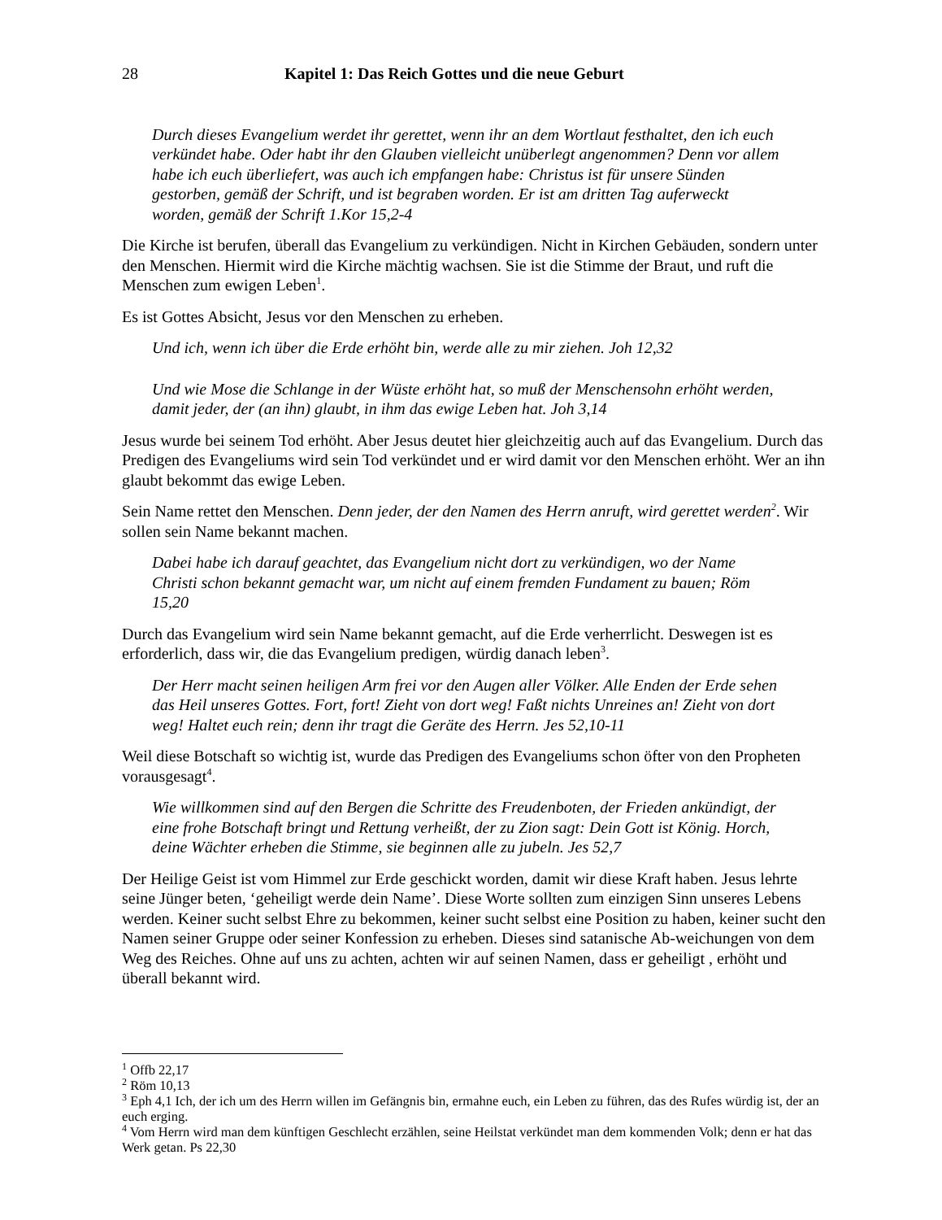28 Kapitel 1: Das Reich Gottes und die neue Geburt
Durch dieses Evangelium werdet ihr gerettet, wenn ihr an dem Wortlaut festhaltet, den ich euch verkündet habe. Oder habt ihr den Glauben vielleicht unüberlegt angenommen? Denn vor allem habe ich euch überliefert, was auch ich empfangen habe: Christus ist für unsere Sünden gestorben, gemäß der Schrift, und ist begraben worden. Er ist am dritten Tag auferweckt worden, gemäß der Schrift 1.Kor 15,2-4
Die Kirche ist berufen, überall das Evangelium zu verkündigen. Nicht in Kirchen Gebäuden, sondern unter den Menschen. Hiermit wird die Kirche mächtig wachsen. Sie ist die Stimme der Braut, und ruft die Menschen zum ewigen Leben<sup>1</sup>.
Es ist Gottes Absicht, Jesus vor den Menschen zu erheben.
Und ich, wenn ich über die Erde erhöht bin, werde alle zu mir ziehen. Joh 12,32
Und wie Mose die Schlange in der Wüste erhöht hat, so muß der Menschensohn erhöht werden, damit jeder, der (an ihn) glaubt, in ihm das ewige Leben hat. Joh 3,14
Jesus wurde bei seinem Tod erhöht. Aber Jesus deutet hier gleichzeitig auch auf das Evangelium. Durch das Predigen des Evangeliums wird sein Tod verkündet und er wird damit vor den Menschen erhöht. Wer an ihn glaubt bekommt das ewige Leben.
Sein Name rettet den Menschen. Denn jeder, der den Namen des Herrn anruft, wird gerettet werden<sup>2</sup>. Wir sollen sein Name bekannt machen.
Dabei habe ich darauf geachtet, das Evangelium nicht dort zu verkündigen, wo der Name Christi schon bekannt gemacht war, um nicht auf einem fremden Fundament zu bauen; Röm 15,20
Durch das Evangelium wird sein Name bekannt gemacht, auf die Erde verherrlicht. Deswegen ist es erforderlich, dass wir, die das Evangelium predigen, würdig danach leben<sup>3</sup>.
Der Herr macht seinen heiligen Arm frei vor den Augen aller Völker. Alle Enden der Erde sehen das Heil unseres Gottes. Fort, fort! Zieht von dort weg! Faßt nichts Unreines an! Zieht von dort weg! Haltet euch rein; denn ihr tragt die Geräte des Herrn. Jes 52,10-11
Weil diese Botschaft so wichtig ist, wurde das Predigen des Evangeliums schon öfter von den Propheten vorausgesagt<sup>4</sup>.
Wie willkommen sind auf den Bergen die Schritte des Freudenboten, der Frieden ankündigt, der eine frohe Botschaft bringt und Rettung verheißt, der zu Zion sagt: Dein Gott ist König. Horch, deine Wächter erheben die Stimme, sie beginnen alle zu jubeln. Jes 52,7
Der Heilige Geist ist vom Himmel zur Erde geschickt worden, damit wir diese Kraft haben. Jesus lehrte seine Jünger beten, ‘geheiligt werde dein Name’. Diese Worte sollten zum einzigen Sinn unseres Lebens werden. Keiner sucht selbst Ehre zu bekommen, keiner sucht selbst eine Position zu haben, keiner sucht den Namen seiner Gruppe oder seiner Konfession zu erheben. Dieses sind satanische Ab-weichungen von dem Weg des Reiches. Ohne auf uns zu achten, achten wir auf seinen Namen, dass er geheiligt , erhöht und überall bekannt wird.
<sup>1</sup> Offb 22,17
<sup>2</sup> Röm 10,13
<sup>3</sup> Eph 4,1 Ich, der ich um des Herrn willen im Gefängnis bin, ermahne euch, ein Leben zu führen, das des Rufes würdig ist, der an euch erging.
<sup>4</sup> Vom Herrn wird man dem künftigen Geschlecht erzählen, seine Heilstat verkündet man dem kommenden Volk; denn er hat das Werk getan. Ps 22,30